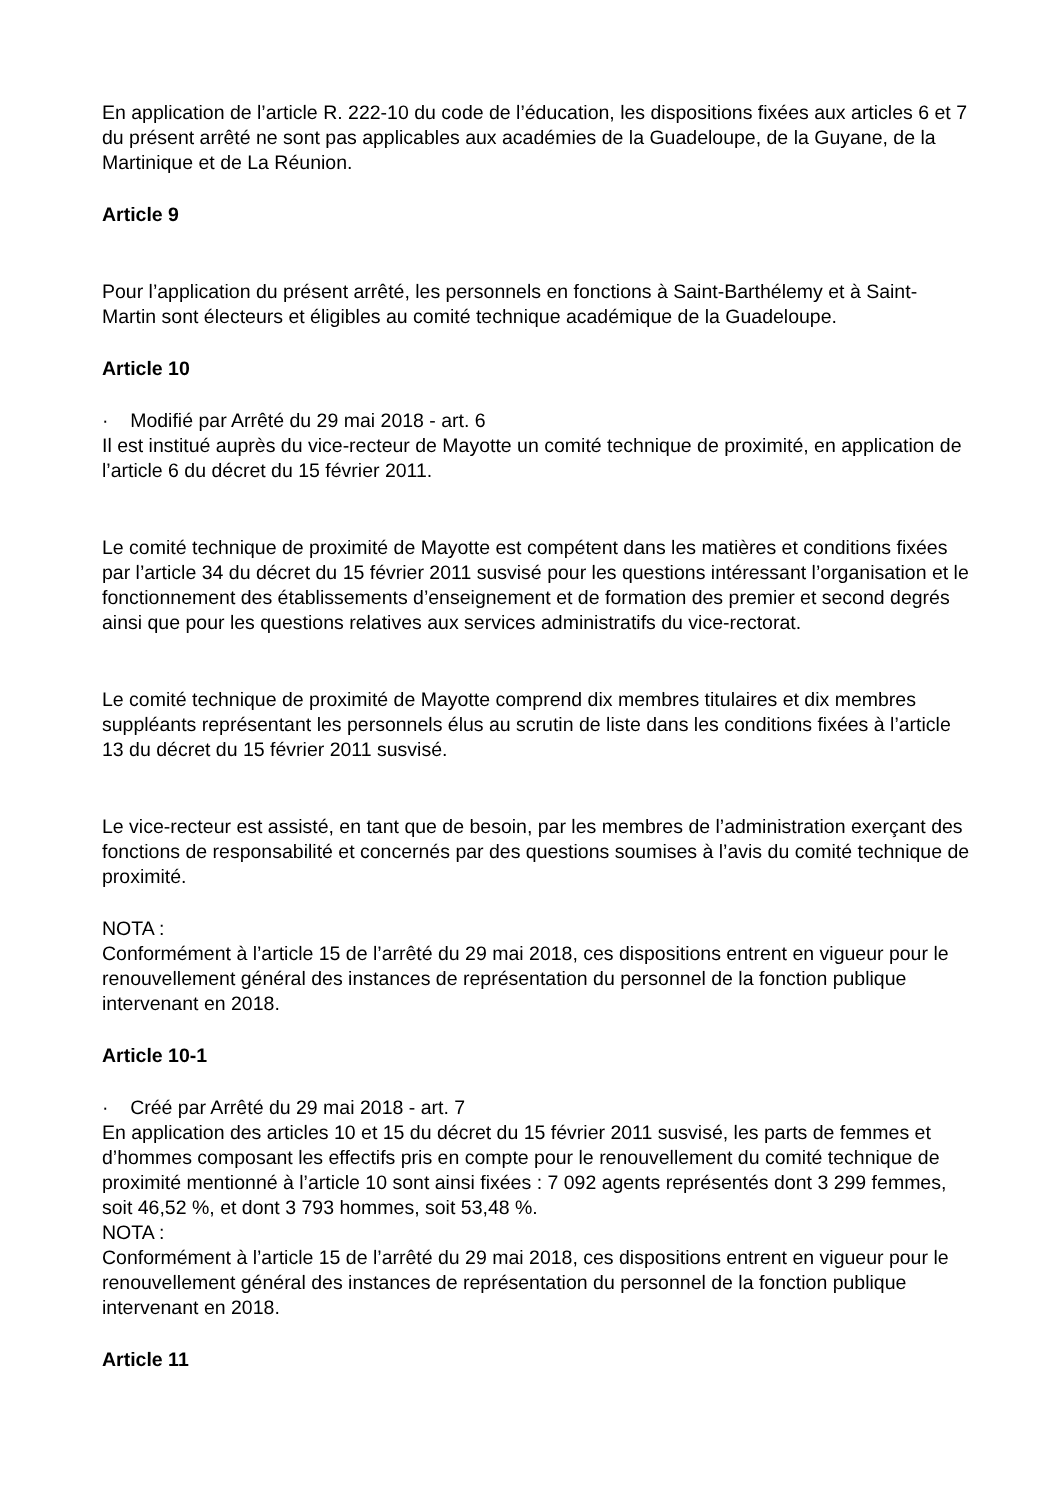En application de l’article R. 222-10 du code de l’éducation, les dispositions fixées aux articles 6 et 7 du présent arrêté ne sont pas applicables aux académies de la Guadeloupe, de la Guyane, de la Martinique et de La Réunion.
Article 9
Pour l’application du présent arrêté, les personnels en fonctions à Saint-Barthélemy et à Saint-Martin sont électeurs et éligibles au comité technique académique de la Guadeloupe.
Article 10
· Modifié par Arrêté du 29 mai 2018 - art. 6
Il est institué auprès du vice-recteur de Mayotte un comité technique de proximité, en application de l’article 6 du décret du 15 février 2011.
Le comité technique de proximité de Mayotte est compétent dans les matières et conditions fixées par l’article 34 du décret du 15 février 2011 susvisé pour les questions intéressant l’organisation et le fonctionnement des établissements d’enseignement et de formation des premier et second degrés ainsi que pour les questions relatives aux services administratifs du vice-rectorat.
Le comité technique de proximité de Mayotte comprend dix membres titulaires et dix membres suppléants représentant les personnels élus au scrutin de liste dans les conditions fixées à l’article 13 du décret du 15 février 2011 susvisé.
Le vice-recteur est assisté, en tant que de besoin, par les membres de l’administration exerçant des fonctions de responsabilité et concernés par des questions soumises à l’avis du comité technique de proximité.
NOTA :
Conformément à l’article 15 de l’arrêté du 29 mai 2018, ces dispositions entrent en vigueur pour le renouvellement général des instances de représentation du personnel de la fonction publique intervenant en 2018.
Article 10-1
· Créé par Arrêté du 29 mai 2018 - art. 7
En application des articles 10 et 15 du décret du 15 février 2011 susvisé, les parts de femmes et d’hommes composant les effectifs pris en compte pour le renouvellement du comité technique de proximité mentionné à l’article 10 sont ainsi fixées : 7 092 agents représentés dont 3 299 femmes, soit 46,52 %, et dont 3 793 hommes, soit 53,48 %.
NOTA :
Conformément à l’article 15 de l’arrêté du 29 mai 2018, ces dispositions entrent en vigueur pour le renouvellement général des instances de représentation du personnel de la fonction publique intervenant en 2018.
Article 11